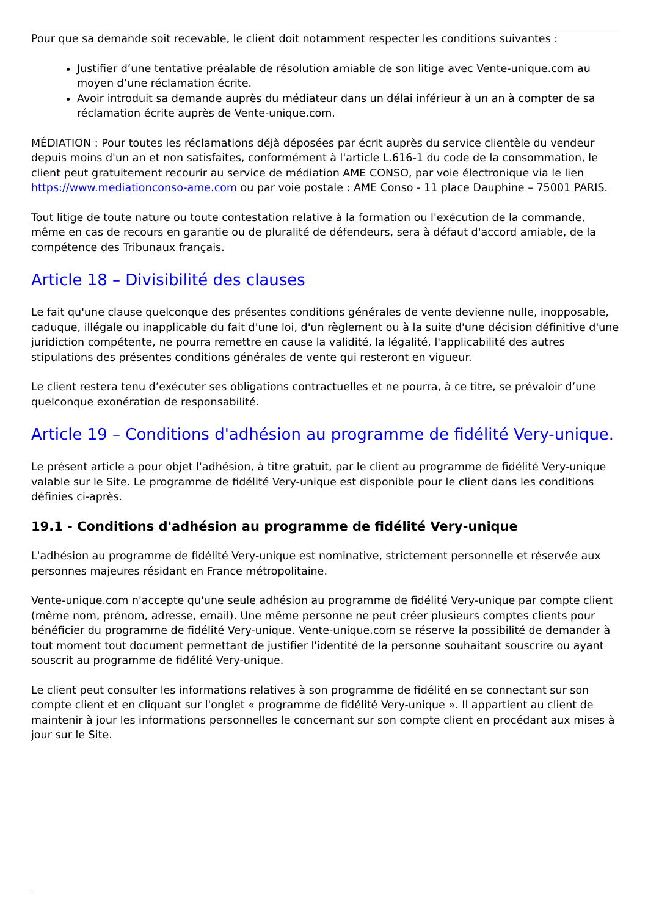Pour que sa demande soit recevable, le client doit notamment respecter les conditions suivantes :
Justifier d’une tentative préalable de résolution amiable de son litige avec Vente-unique.com au moyen d’une réclamation écrite.
Avoir introduit sa demande auprès du médiateur dans un délai inférieur à un an à compter de sa réclamation écrite auprès de Vente-unique.com.
MÉDIATION : Pour toutes les réclamations déjà déposées par écrit auprès du service clientèle du vendeur depuis moins d'un an et non satisfaites, conformément à l'article L.616-1 du code de la consommation, le client peut gratuitement recourir au service de médiation AME CONSO, par voie électronique via le lien https://www.mediationconso-ame.com ou par voie postale : AME Conso - 11 place Dauphine – 75001 PARIS.
Tout litige de toute nature ou toute contestation relative à la formation ou l'exécution de la commande, même en cas de recours en garantie ou de pluralité de défendeurs, sera à défaut d'accord amiable, de la compétence des Tribunaux français.
Article 18 – Divisibilité des clauses
Le fait qu'une clause quelconque des présentes conditions générales de vente devienne nulle, inopposable, caduque, illégale ou inapplicable du fait d'une loi, d'un règlement ou à la suite d'une décision définitive d'une juridiction compétente, ne pourra remettre en cause la validité, la légalité, l'applicabilité des autres stipulations des présentes conditions générales de vente qui resteront en vigueur.
Le client restera tenu d’exécuter ses obligations contractuelles et ne pourra, à ce titre, se prévaloir d’une quelconque exonération de responsabilité.
Article 19 – Conditions d'adhésion au programme de fidélité Very-unique.
Le présent article a pour objet l'adhésion, à titre gratuit, par le client au programme de fidélité Very-unique valable sur le Site. Le programme de fidélité Very-unique est disponible pour le client dans les conditions définies ci-après.
19.1 - Conditions d'adhésion au programme de fidélité Very-unique
L'adhésion au programme de fidélité Very-unique est nominative, strictement personnelle et réservée aux personnes majeures résidant en France métropolitaine.
Vente-unique.com n'accepte qu'une seule adhésion au programme de fidélité Very-unique par compte client (même nom, prénom, adresse, email). Une même personne ne peut créer plusieurs comptes clients pour bénéficier du programme de fidélité Very-unique. Vente-unique.com se réserve la possibilité de demander à tout moment tout document permettant de justifier l'identité de la personne souhaitant souscrire ou ayant souscrit au programme de fidélité Very-unique.
Le client peut consulter les informations relatives à son programme de fidélité en se connectant sur son compte client et en cliquant sur l'onglet « programme de fidélité Very-unique ». Il appartient au client de maintenir à jour les informations personnelles le concernant sur son compte client en procédant aux mises à jour sur le Site.